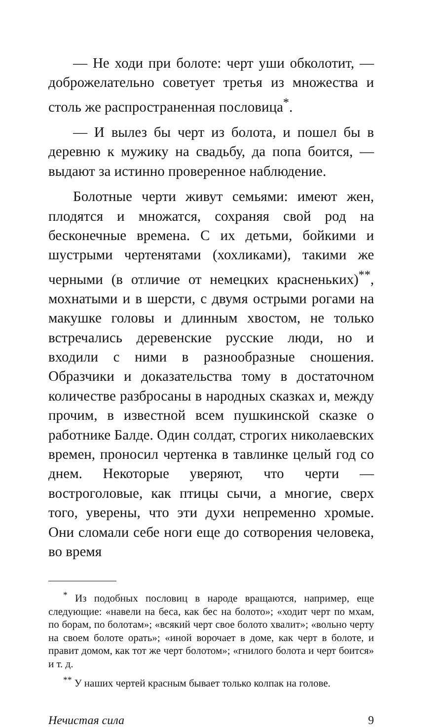— Не ходи при болоте: черт уши обколотит, — доброжелательно советует третья из множества и столь же распространенная пословица<sup>*</sup>.
— И вылез бы черт из болота, и пошел бы в деревню к мужику на свадьбу, да попа боится, — выдают за истинно проверенное наблюдение.
Болотные черти живут семьями: имеют жен, плодятся и множатся, сохраняя свой род на бесконечные времена. С их детьми, бойкими и шустрыми чертенятами (хохликами), такими же черными (в отличие от немецких красненьких)<sup>**</sup>, мохнатыми и в шерсти, с двумя острыми рогами на макушке головы и длинным хвостом, не только встречались деревенские русские люди, но и входили с ними в разнообразные сношения. Образчики и доказательства тому в достаточном количестве разбросаны в народных сказках и, между прочим, в известной всем пушкинской сказке о работнике Балде. Один солдат, строгих николаевских времен, проносил чертенка в тавлинке целый год со днем. Некоторые уверяют, что черти — востроголовые, как птицы сычи, а многие, сверх того, уверены, что эти духи непременно хромые. Они сломали себе ноги еще до сотворения человека, во время
<sup>*</sup> Из подобных пословиц в народе вращаются, например, еще следующие: «навели на беса, как бес на болото»; «ходит черт по мхам, по борам, по болотам»; «всякий черт свое болото хвалит»; «вольно черту на своем болоте орать»; «иной ворочает в доме, как черт в болоте, и правит домом, как тот же черт болотом»; «гнилого болота и черт боится» и т. д.
<sup>**</sup> У наших чертей красным бывает только колпак на голове.
Нечистая сила 9